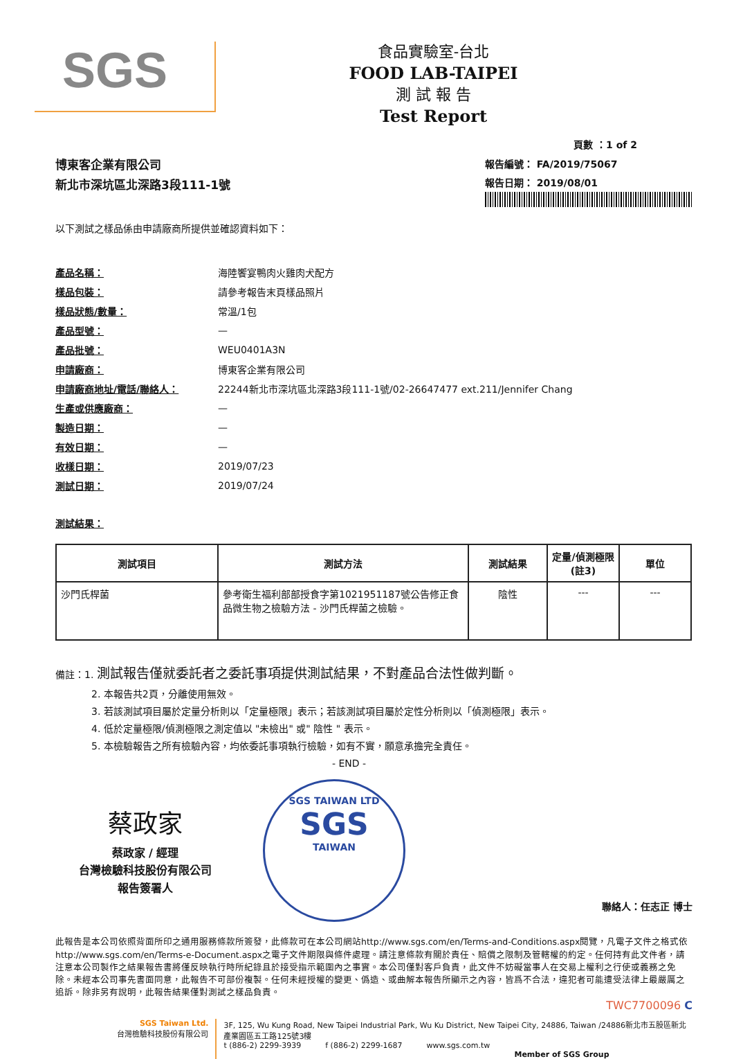SGS
食品實驗室-台北
FOOD LAB-TAIPEI
測 試 報 告
Test Report
頁數 ：1 of 2
博東客企業有限公司
新北市深坑區北深路3段111-1號
報告編號： FA/2019/75067
報告日期： 2019/08/01
以下測試之樣品係由申請廠商所提供並確認資料如下：
| 產品名稱： | 海陸饗宴鴨肉火雞肉犬配方 |
| 樣品包裝： | 請參考報告末頁樣品照片 |
| 樣品狀態/數量： | 常溫/1包 |
| 產品型號： | — |
| 產品批號： | WEU0401A3N |
| 申請廠商： | 博東客企業有限公司 |
| 申請廠商地址/電話/聯絡人： | 22244新北市深坑區北深路3段111-1號/02-26647477 ext.211/Jennifer Chang |
| 生產或供應廠商： | — |
| 製造日期： | — |
| 有效日期： | — |
| 收樣日期： | 2019/07/23 |
| 測試日期： | 2019/07/24 |
測試結果：
| 測試項目 | 測試方法 | 測試結果 | 定量/偵測極限(註3) | 單位 |
| --- | --- | --- | --- | --- |
| 沙門氏桿菌 | 參考衛生福利部部授食字第1021951187號公告修正食品微生物之檢驗方法 - 沙門氏桿菌之檢驗。 | 陰性 | --- | --- |
備註：1. 測試報告僅就委託者之委託事項提供測試結果，不對產品合法性做判斷。
2. 本報告共2頁，分離使用無效。
3. 若該測試項目屬於定量分析則以「定量極限」表示；若該測試項目屬於定性分析則以「偵測極限」表示。
4. 低於定量極限/偵測極限之測定值以 "未檢出" 或" 陰性 " 表示。
5. 本檢驗報告之所有檢驗內容，均依委託事項執行檢驗，如有不實，願意承擔完全責任。
- END -
蔡政家
蔡政家 / 經理
台灣檢驗科技股份有限公司
報告簽署人
SGS TAIWAN LTD
SGS
TAIWAN
聯絡人：任志正 博士
此報告是本公司依照背面所印之通用服務條款所簽發，此條款可在本公司網站http://www.sgs.com/en/Terms-and-Conditions.aspx閱覽，凡電子文件之格式依http://www.sgs.com/en/Terms-e-Document.aspx之電子文件期限與條件處理。請注意條款有關於責任、賠償之限制及管轄權的約定。任何持有此文件者，請注意本公司製作之結果報告書將僅反映執行時所紀錄且於接受指示範圍內之事實。本公司僅對客戶負責，此文件不妨礙當事人在交易上權利之行使或義務之免除。未經本公司事先書面同意，此報告不可部份複製。任何未經授權的變更、僞造、或曲解本報告所顯示之內容，皆爲不合法，違犯者可能遭受法律上最嚴厲之追訴。除非另有說明，此報告結果僅對測試之樣品負責。
TWC7700096 C
SGS Taiwan Ltd.
台灣檢驗科技股份有限公司
3F, 125, Wu Kung Road, New Taipei Industrial Park, Wu Ku District, New Taipei City, 24886, Taiwan /24886新北市五股區新北產業園區五工路125號3樓
t (886-2) 2299-3939 f (886-2) 2299-1687 www.sgs.com.tw
Member of SGS Group